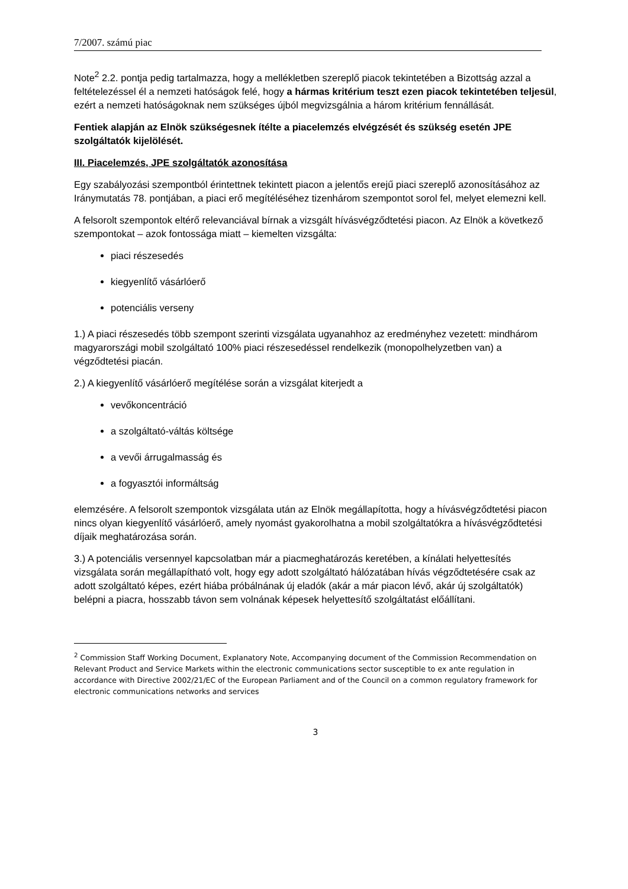7/2007. számú piac
Note<sup>2</sup> 2.2. pontja pedig tartalmazza, hogy a mellékletben szereplő piacok tekintetében a Bizottság azzal a feltételezéssel él a nemzeti hatóságok felé, hogy a hármas kritérium teszt ezen piacok tekintetében teljesül, ezért a nemzeti hatóságoknak nem szükséges újból megvizsgálnia a három kritérium fennállását.
Fentiek alapján az Elnök szükségesnek ítélte a piacelemzés elvégzését és szükség esetén JPE szolgáltatók kijelölését.
III. Piacelemzés, JPE szolgáltatók azonosítása
Egy szabályozási szempontból érintettnek tekintett piacon a jelentős erejű piaci szereplő azonosításához az Iránymutatás 78. pontjában, a piaci erő megítéléséhez tizenhárom szempontot sorol fel, melyet elemezni kell.
A felsorolt szempontok eltérő relevanciával bírnak a vizsgált hívásvégződtetési piacon. Az Elnök a következő szempontokat – azok fontossága miatt – kiemelten vizsgálta:
piaci részesedés
kiegyenlítő vásárlóerő
potenciális verseny
1.) A piaci részesedés több szempont szerinti vizsgálata ugyanahhoz az eredményhez vezetett: mindhárom magyarországi mobil szolgáltató 100% piaci részesedéssel rendelkezik (monopolhelyzetben van) a végződtetési piacán.
2.) A kiegyenlítő vásárlóerő megítélése során a vizsgálat kiterjedt a
vevőkoncentráció
a szolgáltató-váltás költsége
a vevői árrugalmasság és
a fogyasztói informáltság
elemzésére. A felsorolt szempontok vizsgálata után az Elnök megállapította, hogy a hívásvégződtetési piacon nincs olyan kiegyenlítő vásárlóerő, amely nyomást gyakorolhatna a mobil szolgáltatókra a hívásvégződtetési díjaik meghatározása során.
3.) A potenciális versennyel kapcsolatban már a piacmeghatározás keretében, a kínálati helyettesítés vizsgálata során megállapítható volt, hogy egy adott szolgáltató hálózatában hívás végződtetésére csak az adott szolgáltató képes, ezért hiába próbálnának új eladók (akár a már piacon lévő, akár új szolgáltatók) belépni a piacra, hosszabb távon sem volnának képesek helyettesítő szolgáltatást előállítani.
<sup>2</sup> Commission Staff Working Document, Explanatory Note, Accompanying document of the Commission Recommendation on Relevant Product and Service Markets within the electronic communications sector susceptible to ex ante regulation in accordance with Directive 2002/21/EC of the European Parliament and of the Council on a common regulatory framework for electronic communications networks and services
3